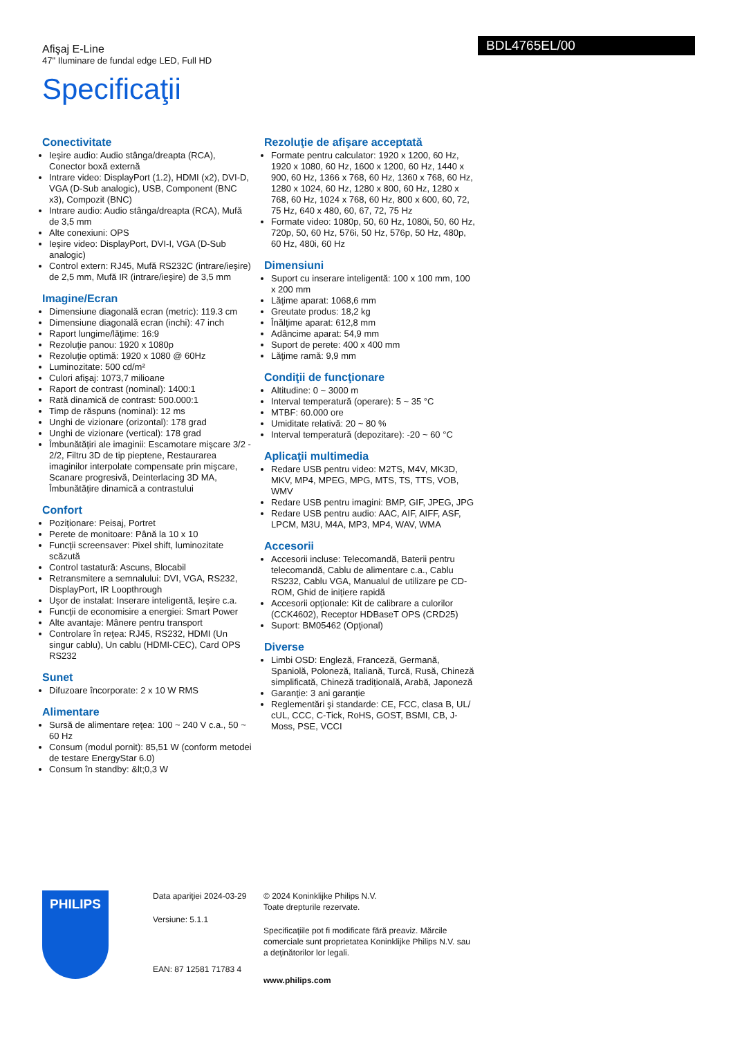Afişaj E-Line
47" Iluminare de fundal edge LED, Full HD
BDL4765EL/00
Specificaţii
Conectivitate
Ieşire audio: Audio stânga/dreapta (RCA), Conector boxă externă
Intrare video: DisplayPort (1.2), HDMI (x2), DVI-D, VGA (D-Sub analogic), USB, Component (BNC x3), Compozit (BNC)
Intrare audio: Audio stânga/dreapta (RCA), Mufă de 3,5 mm
Alte conexiuni: OPS
Ieşire video: DisplayPort, DVI-I, VGA (D-Sub analogic)
Control extern: RJ45, Mufă RS232C (intrare/ieşire) de 2,5 mm, Mufă IR (intrare/ieşire) de 3,5 mm
Imagine/Ecran
Dimensiune diagonală ecran (metric): 119.3 cm
Dimensiune diagonală ecran (inchi): 47 inch
Raport lungime/lăţime: 16:9
Rezoluţie panou: 1920 x 1080p
Rezoluţie optimă: 1920 x 1080 @ 60Hz
Luminozitate: 500 cd/m²
Culori afişaj: 1073,7 milioane
Raport de contrast (nominal): 1400:1
Rată dinamică de contrast: 500.000:1
Timp de răspuns (nominal): 12 ms
Unghi de vizionare (orizontal): 178 grad
Unghi de vizionare (vertical): 178 grad
Îmbunătăţiri ale imaginii: Escamotare mişcare 3/2 - 2/2, Filtru 3D de tip pieptene, Restaurarea imaginilor interpolate compensate prin mişcare, Scanare progresivă, Deinterlacing 3D MA, Îmbunătăţire dinamică a contrastului
Confort
Poziţionare: Peisaj, Portret
Perete de monitoare: Până la 10 x 10
Funcţii screensaver: Pixel shift, luminozitate scăzută
Control tastatură: Ascuns, Blocabil
Retransmitere a semnalului: DVI, VGA, RS232, DisplayPort, IR Loopthrough
Uşor de instalat: Inserare inteligentă, Ieşire c.a.
Funcţii de economisire a energiei: Smart Power
Alte avantaje: Mânere pentru transport
Controlare în reţea: RJ45, RS232, HDMI (Un singur cablu), Un cablu (HDMI-CEC), Card OPS RS232
Sunet
Difuzoare încorporate: 2 x 10 W RMS
Alimentare
Sursă de alimentare reţea: 100 ~ 240 V c.a., 50 ~ 60 Hz
Consum (modul pornit): 85,51 W (conform metodei de testare EnergyStar 6.0)
Consum în standby: &lt;0,3 W
Rezoluţie de afişare acceptată
Formate pentru calculator: 1920 x 1200, 60 Hz, 1920 x 1080, 60 Hz, 1600 x 1200, 60 Hz, 1440 x 900, 60 Hz, 1366 x 768, 60 Hz, 1360 x 768, 60 Hz, 1280 x 1024, 60 Hz, 1280 x 800, 60 Hz, 1280 x 768, 60 Hz, 1024 x 768, 60 Hz, 800 x 600, 60, 72, 75 Hz, 640 x 480, 60, 67, 72, 75 Hz
Formate video: 1080p, 50, 60 Hz, 1080i, 50, 60 Hz, 720p, 50, 60 Hz, 576i, 50 Hz, 576p, 50 Hz, 480p, 60 Hz, 480i, 60 Hz
Dimensiuni
Suport cu inserare inteligentă: 100 x 100 mm, 100 x 200 mm
Lăţime aparat: 1068,6 mm
Greutate produs: 18,2 kg
Înălţime aparat: 612,8 mm
Adâncime aparat: 54,9 mm
Suport de perete: 400 x 400 mm
Lăţime ramă: 9,9 mm
Condiţii de funcţionare
Altitudine: 0 ~ 3000 m
Interval temperatură (operare): 5 ~ 35 °C
MTBF: 60.000 ore
Umiditate relativă: 20 ~ 80 %
Interval temperatură (depozitare): -20 ~ 60 °C
Aplicaţii multimedia
Redare USB pentru video: M2TS, M4V, MK3D, MKV, MP4, MPEG, MPG, MTS, TS, TTS, VOB, WMV
Redare USB pentru imagini: BMP, GIF, JPEG, JPG
Redare USB pentru audio: AAC, AIF, AIFF, ASF, LPCM, M3U, M4A, MP3, MP4, WAV, WMA
Accesorii
Accesorii incluse: Telecomandă, Baterii pentru telecomandă, Cablu de alimentare c.a., Cablu RS232, Cablu VGA, Manualul de utilizare pe CD-ROM, Ghid de iniţiere rapidă
Accesorii opţionale: Kit de calibrare a culorilor (CCK4602), Receptor HDBaseT OPS (CRD25)
Suport: BM05462 (Opţional)
Diverse
Limbi OSD: Engleză, Franceză, Germană, Spaniolă, Poloneză, Italiană, Turcă, Rusă, Chineză simplificată, Chineză tradiţională, Arabă, Japoneză
Garanţie: 3 ani garanţie
Reglementări şi standarde: CE, FCC, clasa B, UL/ cUL, CCC, C-Tick, RoHS, GOST, BSMI, CB, J-Moss, PSE, VCCI
PHILIPS
Data apariţiei 2024-03-29
Versiune: 5.1.1
EAN: 87 12581 71783 4
© 2024 Koninklijke Philips N.V.
Toate drepturile rezervate.
Specificaţiile pot fi modificate fără preaviz. Mărcile comerciale sunt proprietatea Koninklijke Philips N.V. sau a deţinătorilor lor legali.
www.philips.com